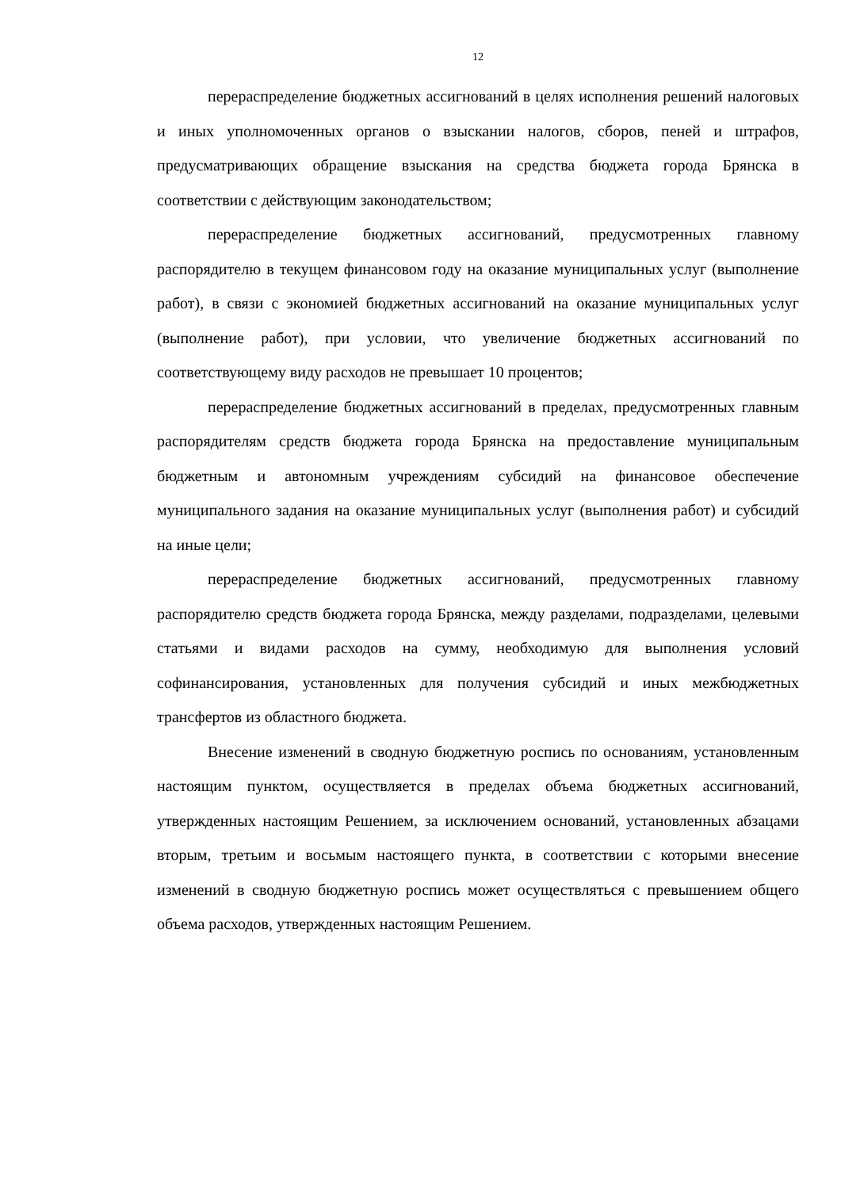12
перераспределение бюджетных ассигнований в целях исполнения решений налоговых и иных уполномоченных органов о взыскании налогов, сборов, пеней и штрафов, предусматривающих обращение взыскания на средства бюджета города Брянска в соответствии с действующим законодательством;
перераспределение бюджетных ассигнований, предусмотренных главному распорядителю в текущем финансовом году на оказание муниципальных услуг (выполнение работ), в связи с экономией бюджетных ассигнований на оказание муниципальных услуг (выполнение работ), при условии, что увеличение бюджетных ассигнований по соответствующему виду расходов не превышает 10 процентов;
перераспределение бюджетных ассигнований в пределах, предусмотренных главным распорядителям средств бюджета города Брянска на предоставление муниципальным бюджетным и автономным учреждениям субсидий на финансовое обеспечение муниципального задания на оказание муниципальных услуг (выполнения работ) и субсидий на иные цели;
перераспределение бюджетных ассигнований, предусмотренных главному распорядителю средств бюджета города Брянска, между разделами, подразделами, целевыми статьями и видами расходов на сумму, необходимую для выполнения условий софинансирования, установленных для получения субсидий и иных межбюджетных трансфертов из областного бюджета.
Внесение изменений в сводную бюджетную роспись по основаниям, установленным настоящим пунктом, осуществляется в пределах объема бюджетных ассигнований, утвержденных настоящим Решением, за исключением оснований, установленных абзацами вторым, третьим и восьмым настоящего пункта, в соответствии с которыми внесение изменений в сводную бюджетную роспись может осуществляться с превышением общего объема расходов, утвержденных настоящим Решением.